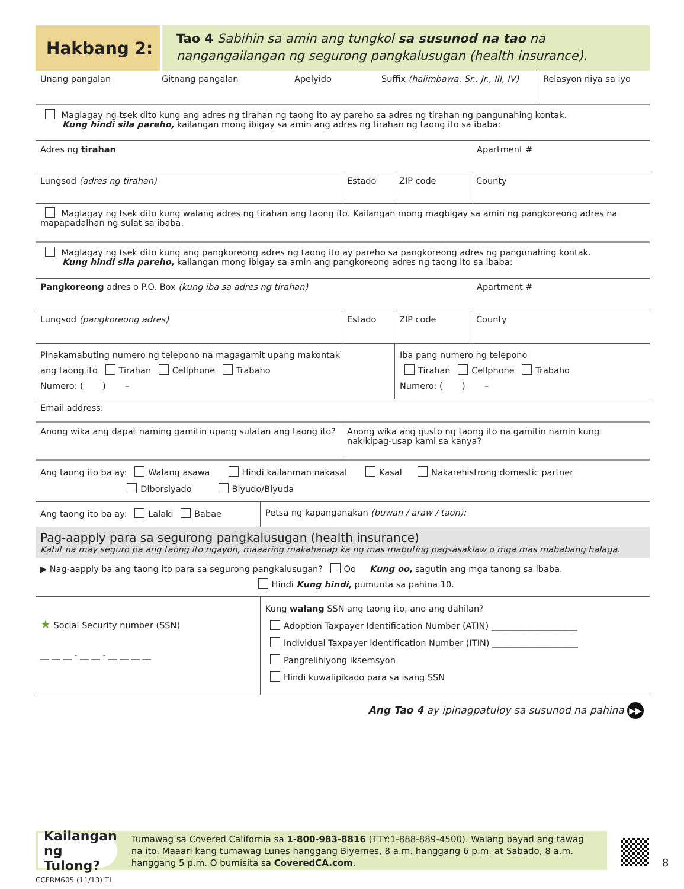Hakbang 2:
Tao 4 Sabihin sa amin ang tungkol sa susunod na tao na nangangailangan ng segurong pangkalusugan (health insurance).
Unang pangalan Gitnang pangalan Apelyido Suffix (halimbawa: Sr., Jr., III, IV)
Relasyon niya sa iyo
Maglagay ng tsek dito kung ang adres ng tirahan ng taong ito ay pareho sa adres ng tirahan ng pangunahing kontak.
Kung hindi sila pareho, kailangan mong ibigay sa amin ang adres ng tirahan ng taong ito sa ibaba:
Adres ng tirahan Apartment #
Lungsod (adres ng tirahan) Estado ZIP code County
Maglagay ng tsek dito kung walang adres ng tirahan ang taong ito. Kailangan mong magbigay sa amin ng pangkoreong adres na mapapadalhan ng sulat sa ibaba.
Maglagay ng tsek dito kung ang pangkoreong adres ng taong ito ay pareho sa pangkoreong adres ng pangunahing kontak.
Kung hindi sila pareho, kailangan mong ibigay sa amin ang pangkoreong adres ng taong ito sa ibaba:
Pangkoreong adres o P.O. Box (kung iba sa adres ng tirahan) Apartment #
Lungsod (pangkoreong adres) Estado ZIP code County
Pinakamabuting numero ng telepono na magagamit upang makontak
ang taong ito Tirahan Cellphone Trabaho
Numero: ( ) –
Iba pang numero ng telepono
Tirahan Cellphone Trabaho
Numero: ( ) –
Email address:
Anong wika ang dapat naming gamitin upang sulatan ang taong ito?
Anong wika ang gusto ng taong ito na gamitin namin kung nakikipag-usap kami sa kanya?
Ang taong ito ba ay: Walang asawa Hindi kailanman nakasal Kasal Nakarehistrong domestic partner
Diborsiyado Biyudo/Biyuda
Ang taong ito ba ay: Lalaki Babae Petsa ng kapanganakan (buwan / araw / taon):
Pag-aapply para sa segurong pangkalusugan (health insurance)
Kahit na may seguro pa ang taong ito ngayon, maaaring makahanap ka ng mas mabuting pagsasaklaw o mga mas mababang halaga.
▶ Nag-aapply ba ang taong ito para sa segurong pangkalusugan? Oo Kung oo, sagutin ang mga tanong sa ibaba.
Hindi Kung hindi, pumunta sa pahina 10.
★ Social Security number (SSN)
__ __ __ - __ __ - __ __ __ __
Kung walang SSN ang taong ito, ano ang dahilan?
Adoption Taxpayer Identification Number (ATIN) ____________________
Individual Taxpayer Identification Number (ITIN) ____________________
Pangrelihiyong iksemsyon
Hindi kuwalipikado para sa isang SSN
Ang Tao 4 ay ipinagpatuloy sa susunod na pahina ▶▶
Kailangan ng Tulong?
Tumawag sa Covered California sa 1-800-983-8816 (TTY:1-888-889-4500). Walang bayad ang tawag na ito. Maaari kang tumawag Lunes hanggang Biyernes, 8 a.m. hanggang 6 p.m. at Sabado, 8 a.m. hanggang 5 p.m. O bumisita sa CoveredCA.com.
8
CCFRM605 (11/13) TL